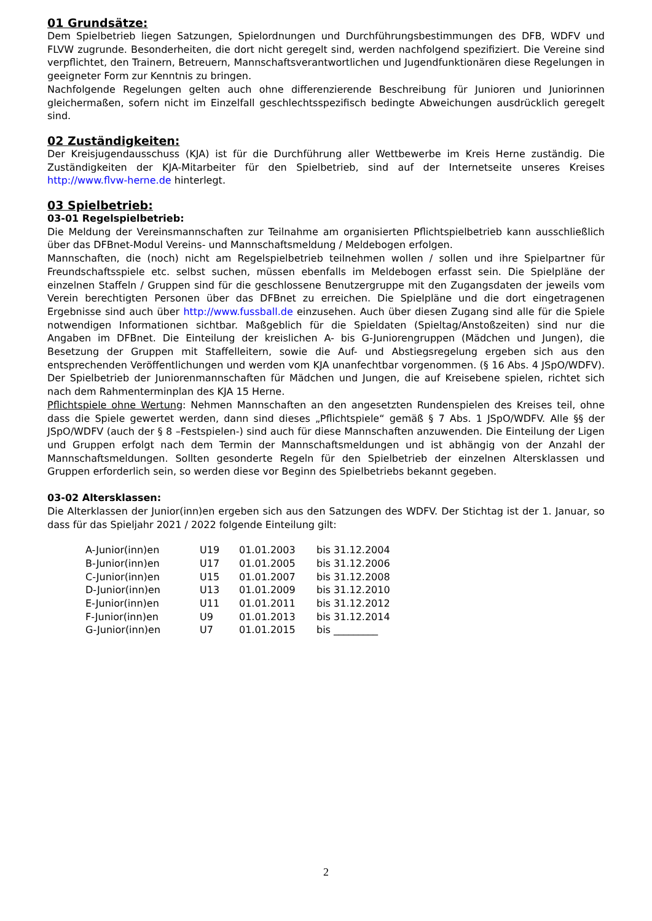01 Grundsätze:
Dem Spielbetrieb liegen Satzungen, Spielordnungen und Durchführungsbestimmungen des DFB, WDFV und FLVW zugrunde. Besonderheiten, die dort nicht geregelt sind, werden nachfolgend spezifiziert. Die Vereine sind verpflichtet, den Trainern, Betreuern, Mannschaftsverantwortlichen und Jugendfunktionären diese Regelungen in geeigneter Form zur Kenntnis zu bringen.
Nachfolgende Regelungen gelten auch ohne differenzierende Beschreibung für Junioren und Juniorinnen gleichermaßen, sofern nicht im Einzelfall geschlechtsspezifisch bedingte Abweichungen ausdrücklich geregelt sind.
02 Zuständigkeiten:
Der Kreisjugendausschuss (KJA) ist für die Durchführung aller Wettbewerbe im Kreis Herne zuständig. Die Zuständigkeiten der KJA-Mitarbeiter für den Spielbetrieb, sind auf der Internetseite unseres Kreises http://www.flvw-herne.de hinterlegt.
03 Spielbetrieb:
03-01 Regelspielbetrieb:
Die Meldung der Vereinsmannschaften zur Teilnahme am organisierten Pflichtspielbetrieb kann ausschließlich über das DFBnet-Modul Vereins- und Mannschaftsmeldung / Meldebogen erfolgen.
Mannschaften, die (noch) nicht am Regelspielbetrieb teilnehmen wollen / sollen und ihre Spielpartner für Freundschaftsspiele etc. selbst suchen, müssen ebenfalls im Meldebogen erfasst sein. Die Spielpläne der einzelnen Staffeln / Gruppen sind für die geschlossene Benutzergruppe mit den Zugangsdaten der jeweils vom Verein berechtigten Personen über das DFBnet zu erreichen. Die Spielpläne und die dort eingetragenen Ergebnisse sind auch über http://www.fussball.de einzusehen. Auch über diesen Zugang sind alle für die Spiele notwendigen Informationen sichtbar. Maßgeblich für die Spieldaten (Spieltag/Anstoßzeiten) sind nur die Angaben im DFBnet. Die Einteilung der kreislichen A- bis G-Juniorengruppen (Mädchen und Jungen), die Besetzung der Gruppen mit Staffelleitern, sowie die Auf- und Abstiegsregelung ergeben sich aus den entsprechenden Veröffentlichungen und werden vom KJA unanfechtbar vorgenommen. (§ 16 Abs. 4 JSpO/WDFV). Der Spielbetrieb der Juniorenmannschaften für Mädchen und Jungen, die auf Kreisebene spielen, richtet sich nach dem Rahmenterminplan des KJA 15 Herne.
Pflichtspiele ohne Wertung: Nehmen Mannschaften an den angesetzten Rundenspielen des Kreises teil, ohne dass die Spiele gewertet werden, dann sind dieses „Pflichtspiele“ gemäß § 7 Abs. 1 JSpO/WDFV. Alle §§ der JSpO/WDFV (auch der § 8 –Festspielen-) sind auch für diese Mannschaften anzuwenden. Die Einteilung der Ligen und Gruppen erfolgt nach dem Termin der Mannschaftsmeldungen und ist abhängig von der Anzahl der Mannschaftsmeldungen. Sollten gesonderte Regeln für den Spielbetrieb der einzelnen Altersklassen und Gruppen erforderlich sein, so werden diese vor Beginn des Spielbetriebs bekannt gegeben.
03-02 Altersklassen:
Die Alterklassen der Junior(inn)en ergeben sich aus den Satzungen des WDFV. Der Stichtag ist der 1. Januar, so dass für das Spieljahr 2021 / 2022 folgende Einteilung gilt:
| A-Junior(inn)en | U19 | 01.01.2003 | bis 31.12.2004 |
| B-Junior(inn)en | U17 | 01.01.2005 | bis 31.12.2006 |
| C-Junior(inn)en | U15 | 01.01.2007 | bis 31.12.2008 |
| D-Junior(inn)en | U13 | 01.01.2009 | bis 31.12.2010 |
| E-Junior(inn)en | U11 | 01.01.2011 | bis 31.12.2012 |
| F-Junior(inn)en | U9 | 01.01.2013 | bis 31.12.2014 |
| G-Junior(inn)en | U7 | 01.01.2015 | bis _________ |
2